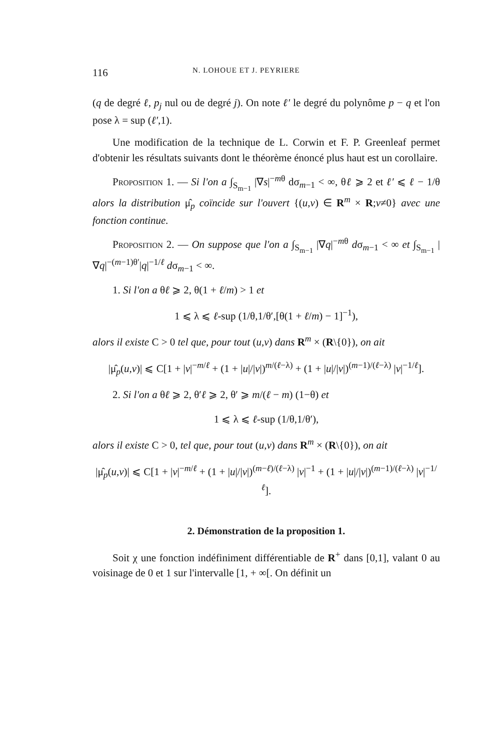116 N. LOHOUE ET J. PEYRIERE
(q de degré ℓ, p<sub>j</sub> nul ou de degré j). On note ℓ′ le degré du polynôme p − q et l'on pose λ = sup (ℓ′,1).
Une modification de la technique de L. Corwin et F. P. Greenleaf permet d'obtenir les résultats suivants dont le théorème énoncé plus haut est un corollaire.
Proposition 1. — Si l'on a ∫<sub>S<sub>m−1</sub></sub> |∇s|<sup>−mθ</sup> dσ<sub>m−1</sub> < ∞, θℓ ⩾ 2 et ℓ′ ⩽ ℓ − 1/θ alors la distribution μ̂<sub>p</sub> coïncide sur l'ouvert {(u,v) ∈ R<sup>m</sup> × R;v≠0} avec une fonction continue.
Proposition 2. — On suppose que l'on a ∫<sub>S<sub>m−1</sub></sub> |∇q|<sup>−mθ</sup> dσ<sub>m−1</sub> < ∞ et ∫<sub>S<sub>m−1</sub></sub> |∇q|<sup>−(m−1)θ′</sup>|q|<sup>−1/ℓ</sup> dσ<sub>m−1</sub> < ∞.
1. Si l'on a θℓ ⩾ 2, θ(1 + ℓ/m) > 1 et
1 ⩽ λ ⩽ ℓ-sup (1/θ,1/θ′,[θ(1 + ℓ/m) − 1]<sup>−1</sup>),
alors il existe C > 0 tel que, pour tout (u,v) dans R<sup>m</sup> × (R\{0}), on ait
|μ̂<sub>p</sub>(u,v)| ⩽ C[1 + |v|<sup>−m/ℓ</sup> + (1 + |u|/|v|)<sup>m/(ℓ−λ)</sup> + (1 + |u|/|v|)<sup>(m−1)/(ℓ−λ)</sup> |v|<sup>−1/ℓ</sup>].
2. Si l'on a θℓ ⩾ 2, θ′ℓ ⩾ 2, θ′ ⩾ m/(ℓ − m) (1−θ) et
1 ⩽ λ ⩽ ℓ-sup (1/θ,1/θ′),
alors il existe C > 0, tel que, pour tout (u,v) dans R<sup>m</sup> × (R\{0}), on ait
|μ̂<sub>p</sub>(u,v)| ⩽ C[1 + |v|<sup>−m/ℓ</sup> + (1 + |u|/|v|)<sup>(m−ℓ)/(ℓ−λ)</sup> |v|<sup>−1</sup> + (1 + |u|/|v|)<sup>(m−1)/(ℓ−λ)</sup> |v|<sup>−1/ℓ</sup>].
2. Démonstration de la proposition 1.
Soit χ une fonction indéfiniment différentiable de R<sup>+</sup> dans [0,1], valant 0 au voisinage de 0 et 1 sur l'intervalle [1, + ∞[. On définit un